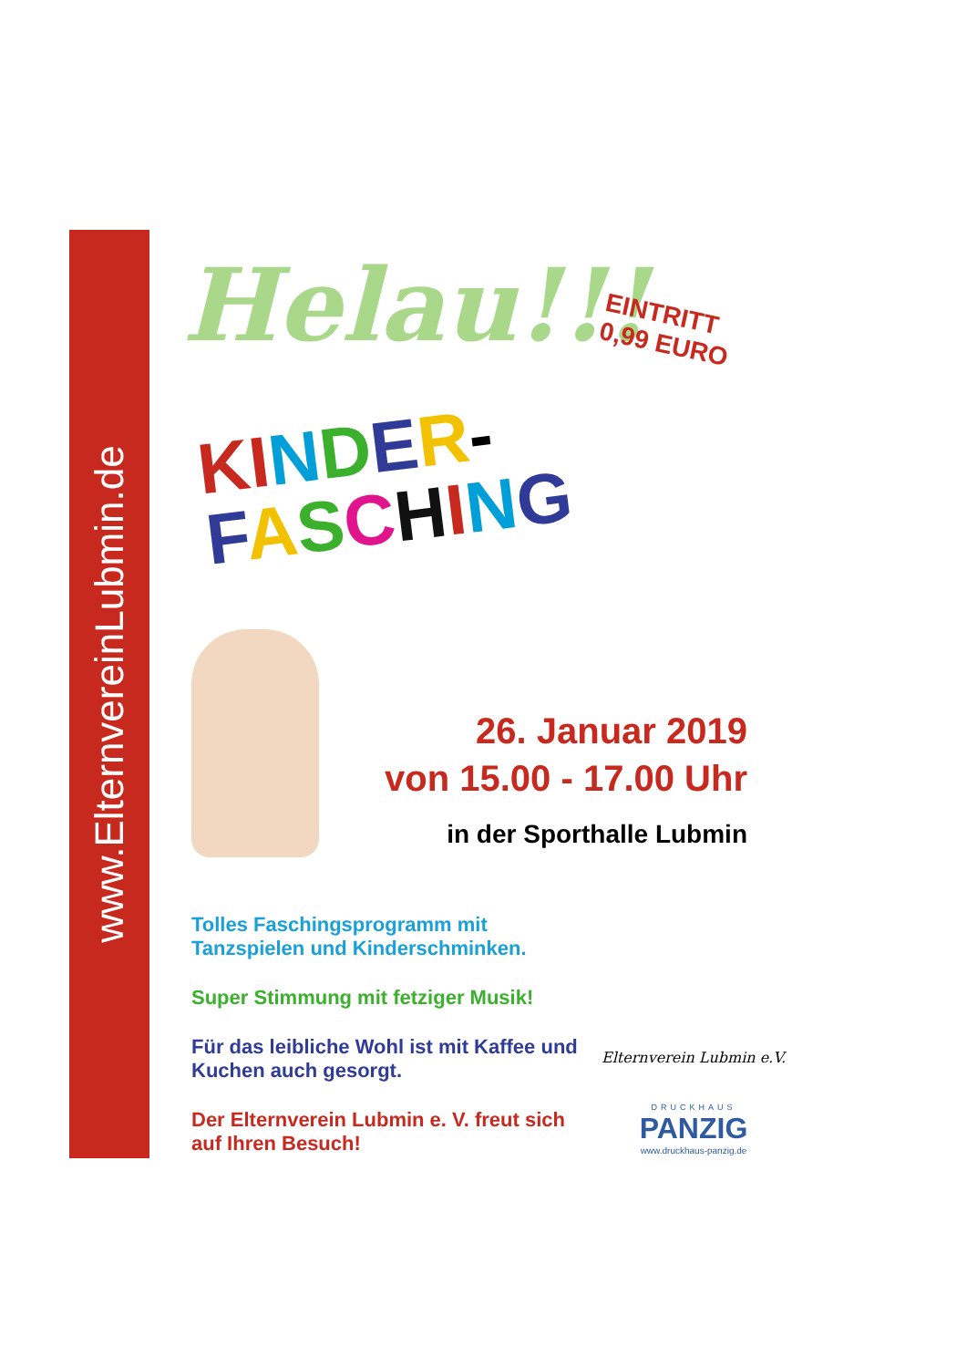www.ElternvereinLubmin.de
Helau!!!
EINTRITT
0,99 EURO
KINDER-
FASCHING
26. Januar 2019
von 15.00 - 17.00 Uhr
in der Sporthalle Lubmin
Tolles Faschingsprogramm mit Tanzspielen und Kinderschminken.
Super Stimmung mit fetziger Musik!
Für das leibliche Wohl ist mit Kaffee und Kuchen auch gesorgt.
Der Elternverein Lubmin e. V. freut sich auf Ihren Besuch!
Elternverein Lubmin e.V.
DRUCKHAUS
PANZIG
www.druckhaus-panzig.de